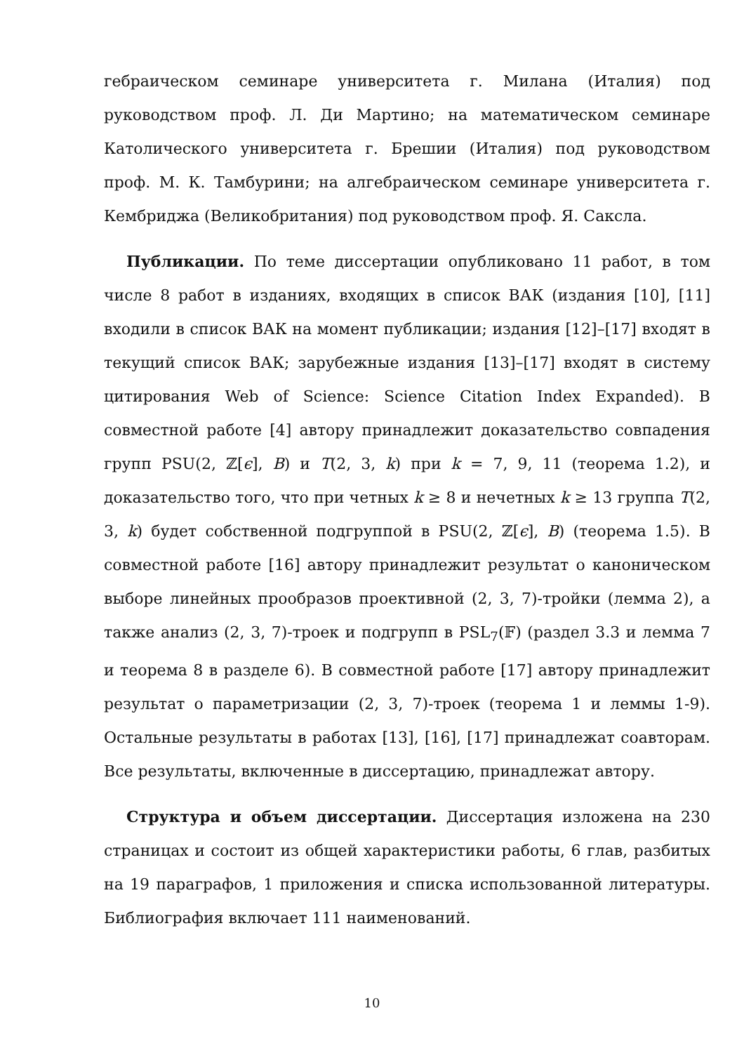гебраическом семинаре университета г. Милана (Италия) под руководством проф. Л. Ди Мартино; на математическом семинаре Католического университета г. Брешии (Италия) под руководством проф. М. К. Тамбурини; на алгебраическом семинаре университета г. Кембриджа (Великобритания) под руководством проф. Я. Саксла.
Публикации. По теме диссертации опубликовано 11 работ, в том числе 8 работ в изданиях, входящих в список ВАК (издания [10], [11] входили в список ВАК на момент публикации; издания [12]–[17] входят в текущий список ВАК; зарубежные издания [13]–[17] входят в систему цитирования Web of Science: Science Citation Index Expanded). В совместной работе [4] автору принадлежит доказательство совпадения групп PSU(2, ℤ[ϵ], B) и T(2, 3, k) при k = 7, 9, 11 (теорема 1.2), и доказательство того, что при четных k ≥ 8 и нечетных k ≥ 13 группа T(2, 3, k) будет собственной подгруппой в PSU(2, ℤ[ϵ], B) (теорема 1.5). В совместной работе [16] автору принадлежит результат о каноническом выборе линейных прообразов проективной (2, 3, 7)-тройки (лемма 2), а также анализ (2, 3, 7)-троек и подгрупп в PSL<sub>7</sub>(𝔽) (раздел 3.3 и лемма 7 и теорема 8 в разделе 6). В совместной работе [17] автору принадлежит результат о параметризации (2, 3, 7)-троек (теорема 1 и леммы 1-9). Остальные результаты в работах [13], [16], [17] принадлежат соавторам. Все результаты, включенные в диссертацию, принадлежат автору.
Структура и объем диссертации. Диссертация изложена на 230 страницах и состоит из общей характеристики работы, 6 глав, разбитых на 19 параграфов, 1 приложения и списка использованной литературы. Библиография включает 111 наименований.
10